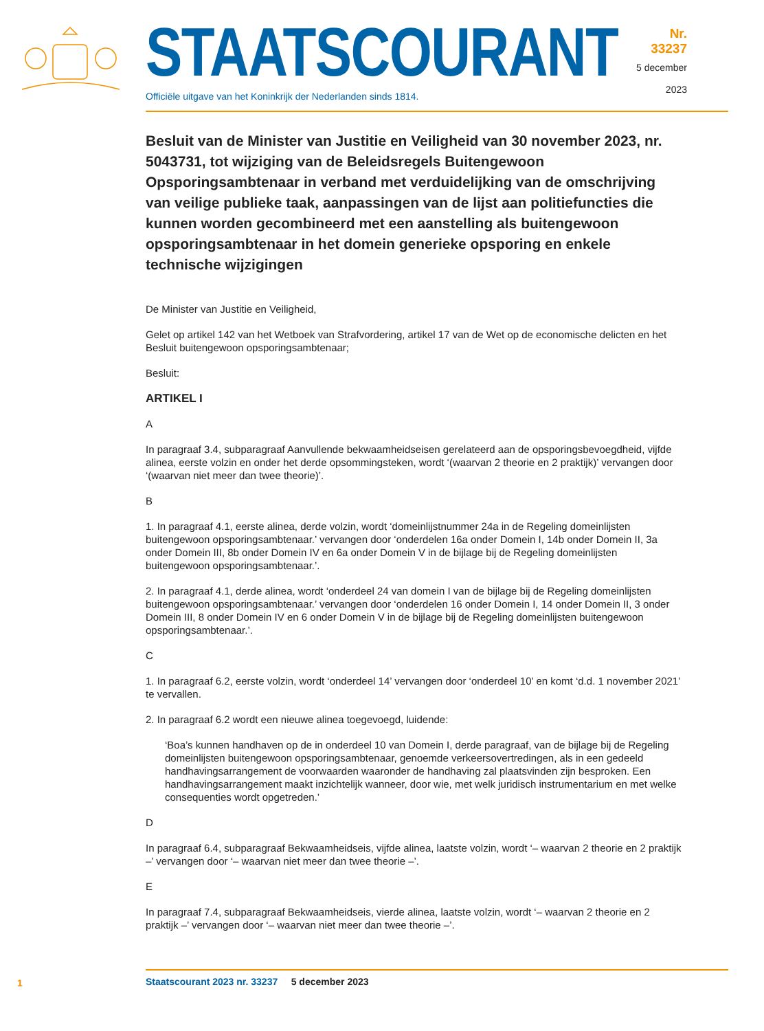STAATSCOURANT
Officiële uitgave van het Koninkrijk der Nederlanden sinds 1814.
Nr. 33237
5 december
2023
Besluit van de Minister van Justitie en Veiligheid van 30 november 2023, nr. 5043731, tot wijziging van de Beleidsregels Buitengewoon Opsporingsambtenaar in verband met verduidelijking van de omschrijving van veilige publieke taak, aanpassingen van de lijst aan politiefuncties die kunnen worden gecombineerd met een aanstelling als buitengewoon opsporingsambtenaar in het domein generieke opsporing en enkele technische wijzigingen
De Minister van Justitie en Veiligheid,
Gelet op artikel 142 van het Wetboek van Strafvordering, artikel 17 van de Wet op de economische delicten en het Besluit buitengewoon opsporingsambtenaar;
Besluit:
ARTIKEL I
A
In paragraaf 3.4, subparagraaf Aanvullende bekwaamheidseisen gerelateerd aan de opsporingsbe­voegdheid, vijfde alinea, eerste volzin en onder het derde opsommingsteken, wordt ‘(waarvan 2 theorie en 2 praktijk)’ vervangen door ‘(waarvan niet meer dan twee theorie)’.
B
1. In paragraaf 4.1, eerste alinea, derde volzin, wordt ‘domeinlijstnummer 24a in de Regeling domein­lijsten buitengewoon opsporingsambtenaar.’ vervangen door ‘onderdelen 16a onder Domein I, 14b onder Domein II, 3a onder Domein III, 8b onder Domein IV en 6a onder Domein V in de bijlage bij de Regeling domeinlijsten buitengewoon opsporingsambtenaar.’.
2. In paragraaf 4.1, derde alinea, wordt ‘onderdeel 24 van domein I van de bijlage bij de Regeling domeinlijsten buitengewoon opsporingsambtenaar.’ vervangen door ‘onderdelen 16 onder Domein I, 14 onder Domein II, 3 onder Domein III, 8 onder Domein IV en 6 onder Domein V in de bijlage bij de Regeling domeinlijsten buitengewoon opsporingsambtenaar.’.
C
1. In paragraaf 6.2, eerste volzin, wordt ‘onderdeel 14’ vervangen door ‘onderdeel 10’ en komt ‘d.d. 1 november 2021’ te vervallen.
2. In paragraaf 6.2 wordt een nieuwe alinea toegevoegd, luidende:
‘Boa’s kunnen handhaven op de in onderdeel 10 van Domein I, derde paragraaf, van de bijlage bij de Regeling domeinlijsten buitengewoon opsporingsambtenaar, genoemde verkeersovertredin­gen, als in een gedeeld handhavingsarrangement de voorwaarden waaronder de handhaving zal plaatsvinden zijn besproken. Een handhavingsarrangement maakt inzichtelijk wanneer, door wie, met welk juridisch instrumentarium en met welke consequenties wordt opgetreden.’
D
In paragraaf 6.4, subparagraaf Bekwaamheidseis, vijfde alinea, laatste volzin, wordt ‘– waarvan 2 theorie en 2 praktijk –’ vervangen door ‘– waarvan niet meer dan twee theorie –’.
E
In paragraaf 7.4, subparagraaf Bekwaamheidseis, vierde alinea, laatste volzin, wordt ‘– waarvan 2 theorie en 2 praktijk –’ vervangen door ‘– waarvan niet meer dan twee theorie –’.
1
Staatscourant 2023 nr. 33237 5 december 2023